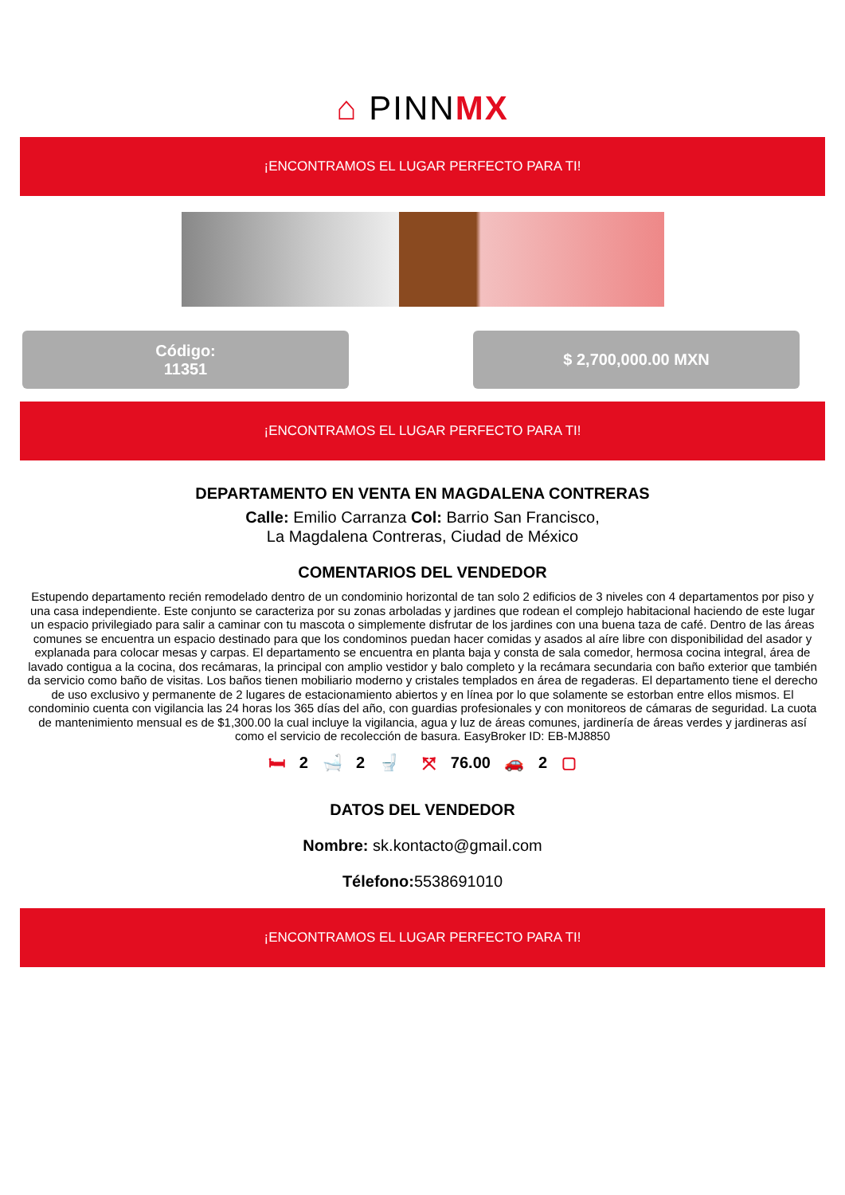⌂ PINNMX
¡ENCONTRAMOS EL LUGAR PERFECTO PARA TI!
Código:
11351
$ 2,700,000.00 MXN
¡ENCONTRAMOS EL LUGAR PERFECTO PARA TI!
DEPARTAMENTO EN VENTA EN MAGDALENA CONTRERAS
Calle: Emilio Carranza Col: Barrio San Francisco,
La Magdalena Contreras, Ciudad de México
COMENTARIOS DEL VENDEDOR
Estupendo departamento recién remodelado dentro de un condominio horizontal de tan solo 2 edificios de 3 niveles con 4 departamentos por piso y una casa independiente. Este conjunto se caracteriza por su zonas arboladas y jardines que rodean el complejo habitacional haciendo de este lugar un espacio privilegiado para salir a caminar con tu mascota o simplemente disfrutar de los jardines con una buena taza de café. Dentro de las áreas comunes se encuentra un espacio destinado para que los condominos puedan hacer comidas y asados al aíre libre con disponibilidad del asador y explanada para colocar mesas y carpas. El departamento se encuentra en planta baja y consta de sala comedor, hermosa cocina integral, área de lavado contigua a la cocina, dos recámaras, la principal con amplio vestidor y balo completo y la recámara secundaria con baño exterior que también da servicio como baño de visitas. Los baños tienen mobiliario moderno y cristales templados en área de regaderas. El departamento tiene el derecho de uso exclusivo y permanente de 2 lugares de estacionamiento abiertos y en línea por lo que solamente se estorban entre ellos mismos. El condominio cuenta con vigilancia las 24 horas los 365 días del año, con guardias profesionales y con monitoreos de cámaras de seguridad. La cuota de mantenimiento mensual es de $1,300.00 la cual incluye la vigilancia, agua y luz de áreas comunes, jardinería de áreas verdes y jardineras así como el servicio de recolección de basura. EasyBroker ID: EB-MJ8850
🛏 2 🛁 2 🚽 ⤧ 76.00 🚗 2 ▢
DATOS DEL VENDEDOR
Nombre: sk.kontacto@gmail.com
Télefono: 5538691010
¡ENCONTRAMOS EL LUGAR PERFECTO PARA TI!